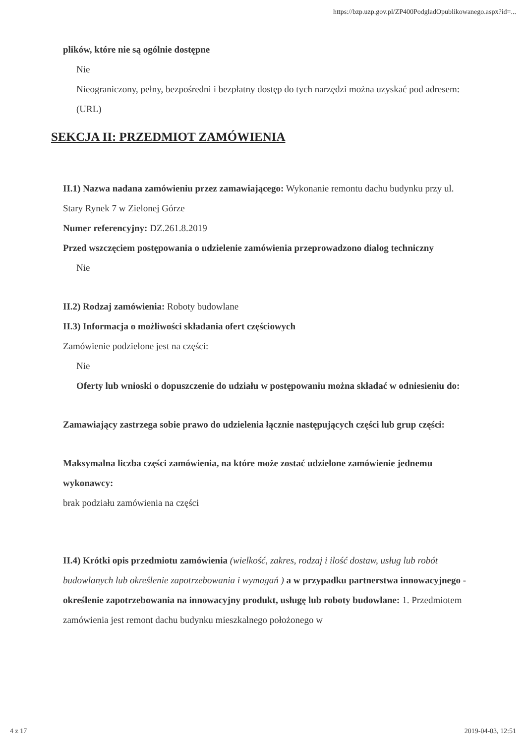https://bzp.uzp.gov.pl/ZP400PodgladOpublikowanego.aspx?id=...
plików, które nie są ogólnie dostępne
Nie
Nieograniczony, pełny, bezpośredni i bezpłatny dostęp do tych narzędzi można uzyskać pod adresem: (URL)
SEKCJA II: PRZEDMIOT ZAMÓWIENIA
II.1) Nazwa nadana zamówieniu przez zamawiającego: Wykonanie remontu dachu budynku przy ul. Stary Rynek 7 w Zielonej Górze
Numer referencyjny: DZ.261.8.2019
Przed wszczęciem postępowania o udzielenie zamówienia przeprowadzono dialog techniczny
Nie
II.2) Rodzaj zamówienia: Roboty budowlane
II.3) Informacja o możliwości składania ofert częściowych
Zamówienie podzielone jest na części:
Nie
Oferty lub wnioski o dopuszczenie do udziału w postępowaniu można składać w odniesieniu do:
Zamawiający zastrzega sobie prawo do udzielenia łącznie następujących części lub grup części:
Maksymalna liczba części zamówienia, na które może zostać udzielone zamówienie jednemu wykonawcy:
brak podziału zamówienia na części
II.4) Krótki opis przedmiotu zamówienia (wielkość, zakres, rodzaj i ilość dostaw, usług lub robót budowlanych lub określenie zapotrzebowania i wymagań ) a w przypadku partnerstwa innowacyjnego - określenie zapotrzebowania na innowacyjny produkt, usługę lub roboty budowlane: 1. Przedmiotem zamówienia jest remont dachu budynku mieszkalnego położonego w
4 z 17 2019-04-03, 12:51